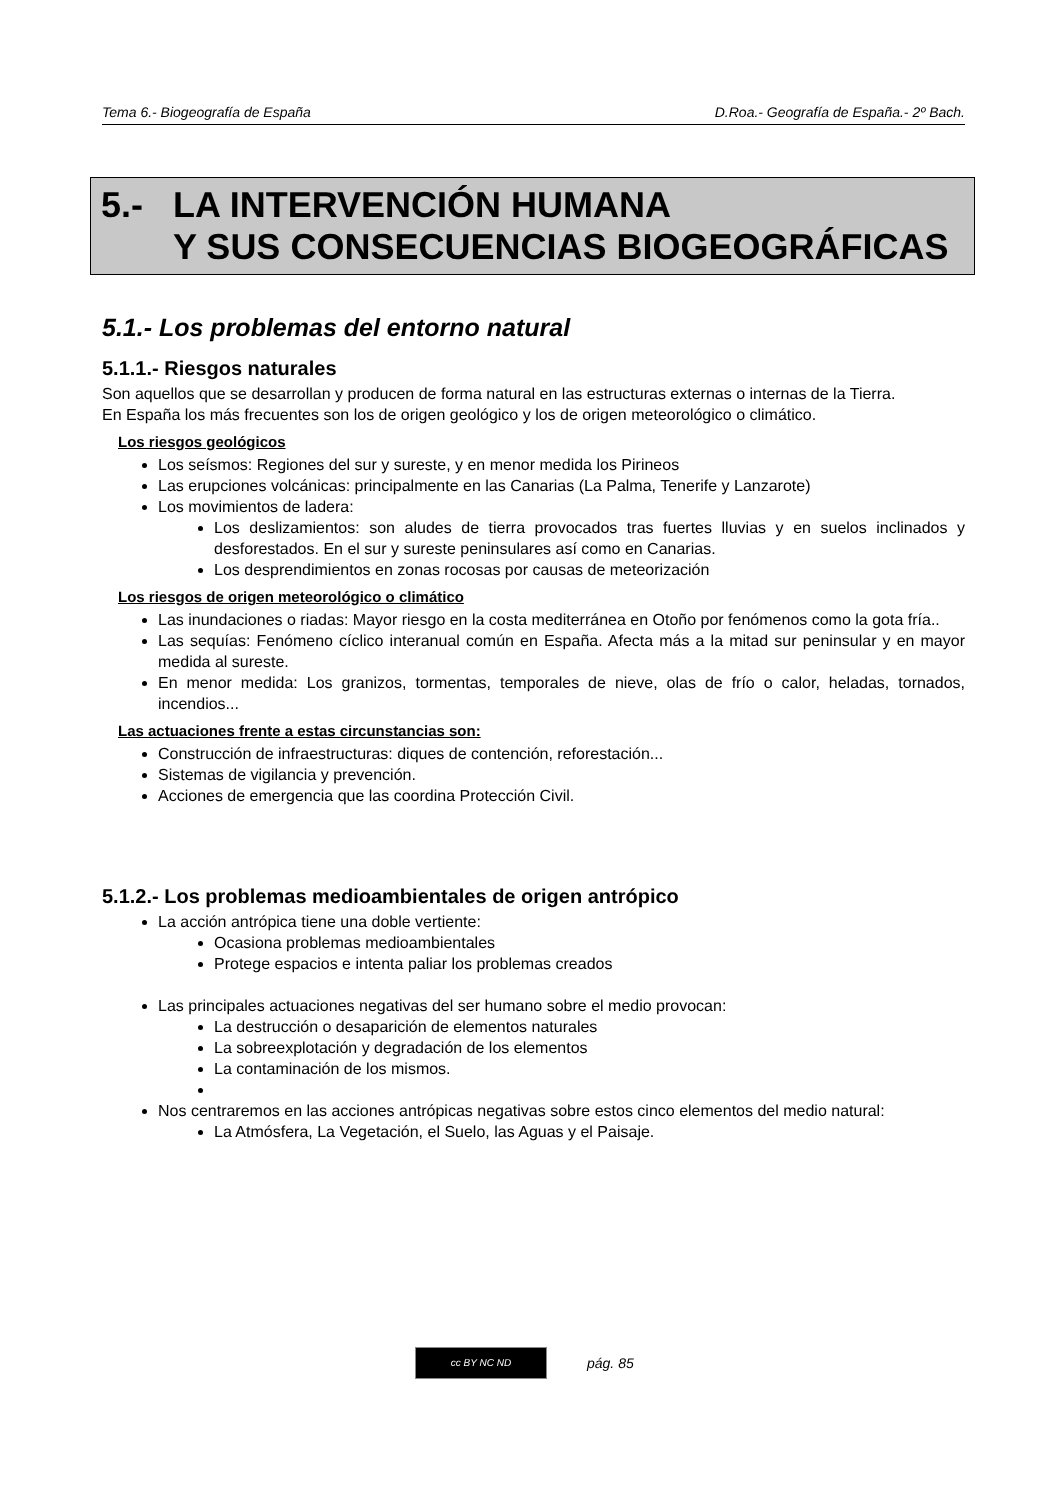Tema 6.- Biogeografía de España D.Roa.- Geografía de España.- 2º Bach.
5.- LA INTERVENCIÓN HUMANA
Y SUS CONSECUENCIAS BIOGEOGRÁFICAS
5.1.- Los problemas del entorno natural
5.1.1.- Riesgos naturales
Son aquellos que se desarrollan y producen de forma natural en las estructuras externas o internas de la Tierra.
En España los más frecuentes son los de origen geológico y los de origen meteorológico o climático.
Los riesgos geológicos
Los seísmos: Regiones del sur y sureste, y en menor medida los Pirineos
Las erupciones volcánicas: principalmente en las Canarias (La Palma, Tenerife y Lanzarote)
Los movimientos de ladera:
Los deslizamientos: son aludes de tierra provocados tras fuertes lluvias y en suelos inclinados y desforestados. En el sur y sureste peninsulares así como en Canarias.
Los desprendimientos en zonas rocosas por causas de meteorización
Los riesgos de origen meteorológico o climático
Las inundaciones o riadas: Mayor riesgo en la costa mediterránea en Otoño por fenómenos como la gota fría..
Las sequías: Fenómeno cíclico interanual común en España. Afecta más a la mitad sur peninsular y en mayor medida al sureste.
En menor medida: Los granizos, tormentas, temporales de nieve, olas de frío o calor, heladas, tornados, incendios...
Las actuaciones frente a estas circunstancias son:
Construcción de infraestructuras: diques de contención, reforestación...
Sistemas de vigilancia y prevención.
Acciones de emergencia que las coordina Protección Civil.
5.1.2.- Los problemas medioambientales de origen antrópico
La acción antrópica tiene una doble vertiente:
Ocasiona problemas medioambientales
Protege espacios e intenta paliar los problemas creados
Las principales actuaciones negativas del ser humano sobre el medio provocan:
La destrucción o desaparición de elementos naturales
La sobreexplotación y degradación de los elementos
La contaminación de los mismos.
Nos centraremos en las acciones antrópicas negativas sobre estos cinco elementos del medio natural:
La Atmósfera, La Vegetación, el Suelo, las Aguas y el Paisaje.
cc BY NC ND
pág. 85